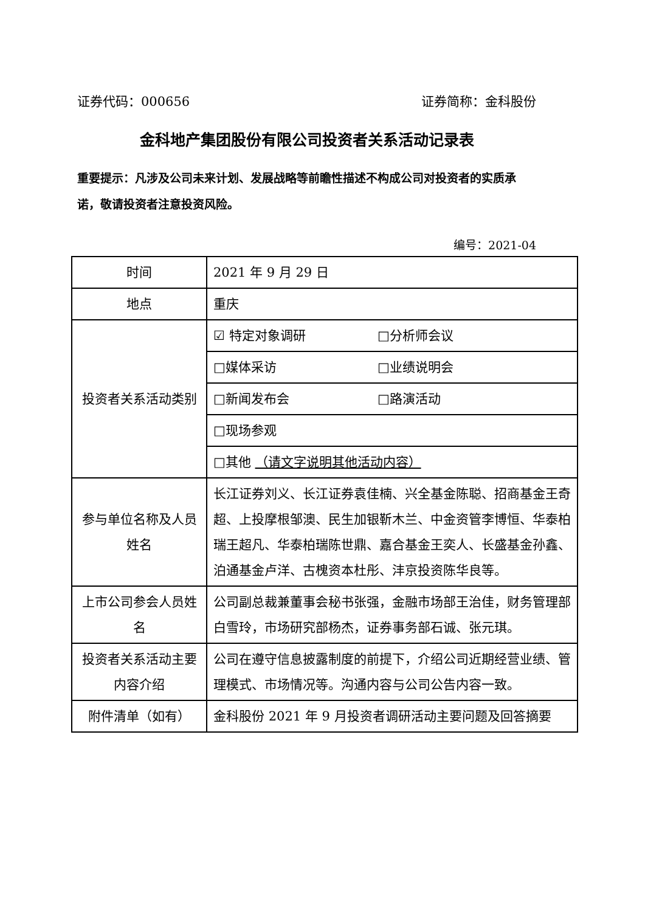证券代码：000656 证券简称：金科股份
金科地产集团股份有限公司投资者关系活动记录表
重要提示：凡涉及公司未来计划、发展战略等前瞻性描述不构成公司对投资者的实质承诺，敬请投资者注意投资风险。
编号：2021-04
| 时间 | 2021 年 9 月 29 日 |
| 地点 | 重庆 |
| 投资者关系活动类别 | ☑ 特定对象调研 □分析师会议 |
| | □媒体采访 □业绩说明会 |
| | □新闻发布会 □路演活动 |
| | □现场参观 |
| | □其他 （请文字说明其他活动内容） |
| 参与单位名称及人员姓名 | 长江证券刘义、长江证券袁佳楠、兴全基金陈聪、招商基金王奇超、上投摩根邹澳、民生加银靳木兰、中金资管李博恒、华泰柏瑞王超凡、华泰柏瑞陈世鼎、嘉合基金王奕人、长盛基金孙鑫、泊通基金卢洋、古槐资本杜彤、沣京投资陈华良等。 |
| 上市公司参会人员姓名 | 公司副总裁兼董事会秘书张强，金融市场部王治佳，财务管理部白雪玲，市场研究部杨杰，证券事务部石诚、张元琪。 |
| 投资者关系活动主要内容介绍 | 公司在遵守信息披露制度的前提下，介绍公司近期经营业绩、管理模式、市场情况等。沟通内容与公司公告内容一致。 |
| 附件清单（如有） | 金科股份 2021 年 9 月投资者调研活动主要问题及回答摘要 |